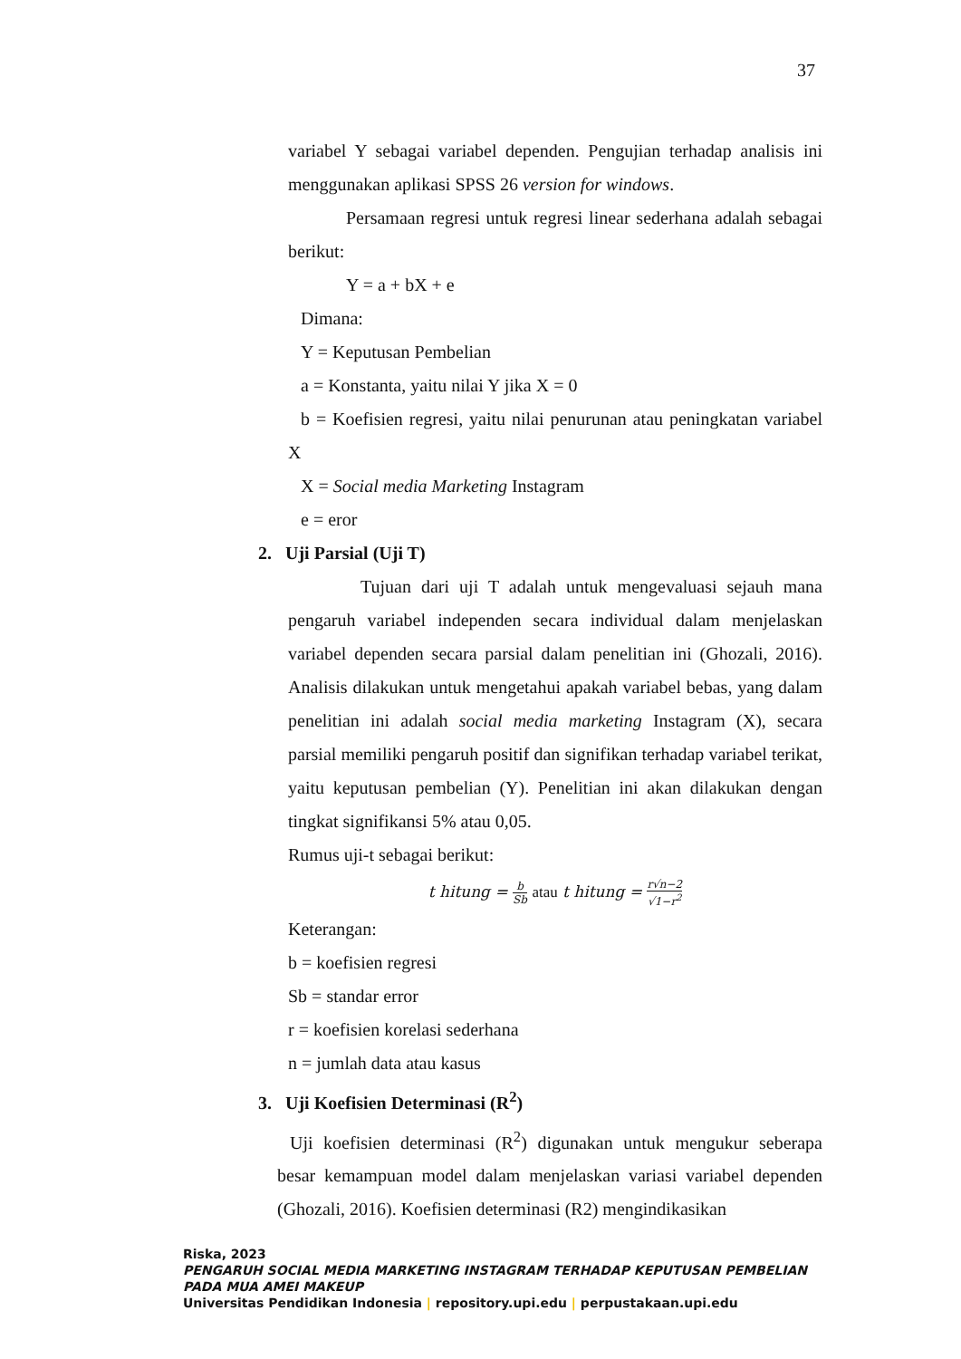37
variabel Y sebagai variabel dependen. Pengujian terhadap analisis ini menggunakan aplikasi SPSS 26 version for windows.
Persamaan regresi untuk regresi linear sederhana adalah sebagai berikut:
Y = a + bX + e
Dimana:
Y = Keputusan Pembelian
a = Konstanta, yaitu nilai Y jika X = 0
b = Koefisien regresi, yaitu nilai penurunan atau peningkatan variabel X
X = Social media Marketing Instagram
e = eror
2. Uji Parsial (Uji T)
Tujuan dari uji T adalah untuk mengevaluasi sejauh mana pengaruh variabel independen secara individual dalam menjelaskan variabel dependen secara parsial dalam penelitian ini (Ghozali, 2016). Analisis dilakukan untuk mengetahui apakah variabel bebas, yang dalam penelitian ini adalah social media marketing Instagram (X), secara parsial memiliki pengaruh positif dan signifikan terhadap variabel terikat, yaitu keputusan pembelian (Y). Penelitian ini akan dilakukan dengan tingkat signifikansi 5% atau 0,05.
Rumus uji-t sebagai berikut:
t hitung = b Sb atau t hitung = r√n−2 √1−r<sup>2</sup>
Keterangan:
b = koefisien regresi
Sb = standar error
r = koefisien korelasi sederhana
n = jumlah data atau kasus
3. Uji Koefisien Determinasi (R<sup>2</sup>)
Uji koefisien determinasi (R<sup>2</sup>) digunakan untuk mengukur seberapa besar kemampuan model dalam menjelaskan variasi variabel dependen (Ghozali, 2016). Koefisien determinasi (R2) mengindikasikan
Riska, 2023
PENGARUH SOCIAL MEDIA MARKETING INSTAGRAM TERHADAP KEPUTUSAN PEMBELIAN PADA MUA AMEI MAKEUP
Universitas Pendidikan Indonesia | repository.upi.edu | perpustakaan.upi.edu